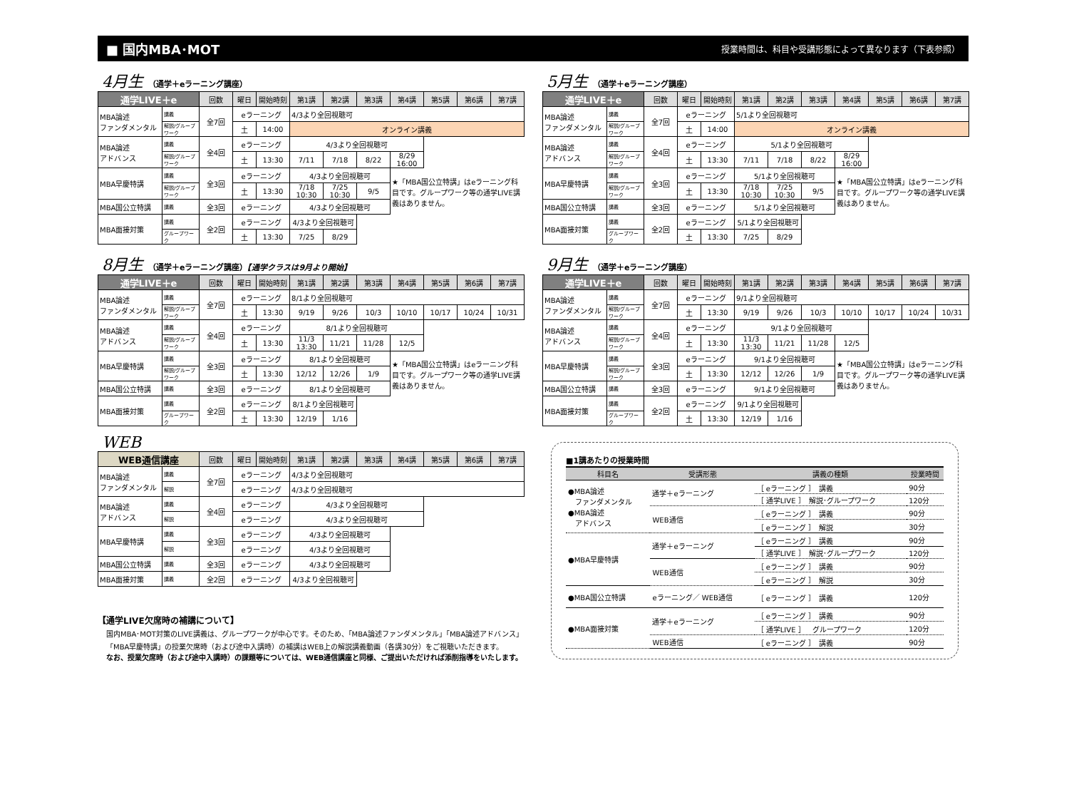■ 国内MBA･MOT
授業時間は、科目や受講形態によって異なります（下表参照）
4月生 （通学＋eラーニング講座）
| 通学LIVE＋e | | 回数 | 曜日 | 開始時刻 | 第1講 | 第2講 | 第3講 | 第4講 | 第5講 | 第6講 | 第7講 |
| --- | --- | --- | --- | --- | --- | --- | --- | --- | --- | --- | --- |
| MBA論述 ファンダメンタル | 講義 | 全7回 | eラーニング | | 4/3より全回視聴可 | | | | | | |
| | 解説/グループワーク | | 土 | 14:00 | オンライン講義 | | | | | | |
| MBA論述 アドバンス | 講義 | 全4回 | eラーニング | | 4/3より全回視聴可 | | | | | | |
| | 解説/グループワーク | | 土 | 13:30 | 7/11 | 7/18 | 8/22 | 8/29 16:00 | | | |
| MBA早慶特講 | 講義 | 全3回 | eラーニング | | 4/3より全回視聴可 | | | ★「MBA国公立特講」はeラーニング科目です。グループワーク等の通学LIVE講義はありません。 | | | |
| | 解説/グループワーク | | 土 | 13:30 | 7/18 10:30 | 7/25 10:30 | 9/5 | | | | |
| MBA国公立特講 | 講義 | 全3回 | eラーニング | | 4/3より全回視聴可 | | | | | | |
| MBA面接対策 | 講義 | 全2回 | eラーニング | | 4/3より全回視聴可 | | | | | | |
| | グループワーク | | 土 | 13:30 | 7/25 | 8/29 | | | | | |
8月生 （通学＋eラーニング講座）【通学クラスは9月より開始】
| 通学LIVE＋e | | 回数 | 曜日 | 開始時刻 | 第1講 | 第2講 | 第3講 | 第4講 | 第5講 | 第6講 | 第7講 |
| --- | --- | --- | --- | --- | --- | --- | --- | --- | --- | --- | --- |
| MBA論述 ファンダメンタル | 講義 | 全7回 | eラーニング | | 8/1より全回視聴可 | | | | | | |
| | 解説/グループワーク | | 土 | 13:30 | 9/19 | 9/26 | 10/3 | 10/10 | 10/17 | 10/24 | 10/31 |
| MBA論述 アドバンス | 講義 | 全4回 | eラーニング | | 8/1より全回視聴可 | | | | | | |
| | 解説/グループワーク | | 土 | 13:30 | 11/3 13:30 | 11/21 | 11/28 | 12/5 | | | |
| MBA早慶特講 | 講義 | 全3回 | eラーニング | | 8/1より全回視聴可 | | | ★「MBA国公立特講」はeラーニング科目です。グループワーク等の通学LIVE講義はありません。 | | | |
| | 解説/グループワーク | | 土 | 13:30 | 12/12 | 12/26 | 1/9 | | | | |
| MBA国公立特講 | 講義 | 全3回 | eラーニング | | 8/1より全回視聴可 | | | | | | |
| MBA面接対策 | 講義 | 全2回 | eラーニング | | 8/1より全回視聴可 | | | | | | |
| | グループワーク | | 土 | 13:30 | 12/19 | 1/16 | | | | | |
WEB
| WEB通信講座 | | 回数 | 曜日 | 開始時刻 | 第1講 | 第2講 | 第3講 | 第4講 | 第5講 | 第6講 | 第7講 |
| --- | --- | --- | --- | --- | --- | --- | --- | --- | --- | --- | --- |
| MBA論述 ファンダメンタル | 講義 | 全7回 | eラーニング | | 4/3より全回視聴可 | | | | | | |
| | 解説 | | eラーニング | | 4/3より全回視聴可 | | | | | | |
| MBA論述 アドバンス | 講義 | 全4回 | eラーニング | | 4/3より全回視聴可 | | | | | | |
| | 解説 | | eラーニング | | 4/3より全回視聴可 | | | | | | |
| MBA早慶特講 | 講義 | 全3回 | eラーニング | | 4/3より全回視聴可 | | | | | | |
| | 解説 | | eラーニング | | 4/3より全回視聴可 | | | | | | |
| MBA国公立特講 | 講義 | 全3回 | eラーニング | | 4/3より全回視聴可 | | | | | | |
| MBA面接対策 | 講義 | 全2回 | eラーニング | | 4/3より全回視聴可 | | | | | | |
【通学LIVE欠席時の補講について】
国内MBA･MOT対策のLIVE講義は、グループワークが中心です。そのため、「MBA論述ファンダメンタル」「MBA論述アドバンス」
「MBA早慶特講」の授業欠席時（および途中入講時）の補講はWEB上の解説講義動画（各講30分）をご視聴いただきます。
なお、授業欠席時（および途中入講時）の課題等については、WEB通信講座と同様、ご提出いただければ添削指導をいたします。
5月生 （通学＋eラーニング講座）
| 通学LIVE＋e | | 回数 | 曜日 | 開始時刻 | 第1講 | 第2講 | 第3講 | 第4講 | 第5講 | 第6講 | 第7講 |
| --- | --- | --- | --- | --- | --- | --- | --- | --- | --- | --- | --- |
| MBA論述 ファンダメンタル | 講義 | 全7回 | eラーニング | | 5/1より全回視聴可 | | | | | | |
| | 解説/グループワーク | | 土 | 14:00 | オンライン講義 | | | | | | |
| MBA論述 アドバンス | 講義 | 全4回 | eラーニング | | 5/1より全回視聴可 | | | | | | |
| | 解説/グループワーク | | 土 | 13:30 | 7/11 | 7/18 | 8/22 | 8/29 16:00 | | | |
| MBA早慶特講 | 講義 | 全3回 | eラーニング | | 5/1より全回視聴可 | | | ★「MBA国公立特講」はeラーニング科目です。グループワーク等の通学LIVE講義はありません。 | | | |
| | 解説/グループワーク | | 土 | 13:30 | 7/18 10:30 | 7/25 10:30 | 9/5 | | | | |
| MBA国公立特講 | 講義 | 全3回 | eラーニング | | 5/1より全回視聴可 | | | | | | |
| MBA面接対策 | 講義 | 全2回 | eラーニング | | 5/1より全回視聴可 | | | | | | |
| | グループワーク | | 土 | 13:30 | 7/25 | 8/29 | | | | | |
9月生 （通学＋eラーニング講座）
| 通学LIVE＋e | | 回数 | 曜日 | 開始時刻 | 第1講 | 第2講 | 第3講 | 第4講 | 第5講 | 第6講 | 第7講 |
| --- | --- | --- | --- | --- | --- | --- | --- | --- | --- | --- | --- |
| MBA論述 ファンダメンタル | 講義 | 全7回 | eラーニング | | 9/1より全回視聴可 | | | | | | |
| | 解説/グループワーク | | 土 | 13:30 | 9/19 | 9/26 | 10/3 | 10/10 | 10/17 | 10/24 | 10/31 |
| MBA論述 アドバンス | 講義 | 全4回 | eラーニング | | 9/1より全回視聴可 | | | | | | |
| | 解説/グループワーク | | 土 | 13:30 | 11/3 13:30 | 11/21 | 11/28 | 12/5 | | | |
| MBA早慶特講 | 講義 | 全3回 | eラーニング | | 9/1より全回視聴可 | | | ★「MBA国公立特講」はeラーニング科目です。グループワーク等の通学LIVE講義はありません。 | | | |
| | 解説/グループワーク | | 土 | 13:30 | 12/12 | 12/26 | 1/9 | | | | |
| MBA国公立特講 | 講義 | 全3回 | eラーニング | | 9/1より全回視聴可 | | | | | | |
| MBA面接対策 | 講義 | 全2回 | eラーニング | | 9/1より全回視聴可 | | | | | | |
| | グループワーク | | 土 | 13:30 | 12/19 | 1/16 | | | | | |
■1講あたりの授業時間
| 科目名 | 受講形態 | 講義の種類 | 授業時間 |
| --- | --- | --- | --- |
| ●MBA論述 ファンダメンタル ●MBA論述 アドバンス | 通学＋eラーニング | ［ eラーニング ］ 講義 | 90分 |
| | | ［ 通学LIVE ］ 解説･グループワーク | 120分 |
| | WEB通信 | ［ eラーニング ］ 講義 | 90分 |
| | | ［ eラーニング ］ 解説 | 30分 |
| ●MBA早慶特講 | 通学＋eラーニング | ［ eラーニング ］ 講義 | 90分 |
| | | ［ 通学LIVE ］ 解説･グループワーク | 120分 |
| | WEB通信 | ［ eラーニング ］ 講義 | 90分 |
| | | ［ eラーニング ］ 解説 | 30分 |
| ●MBA国公立特講 | eラーニング／ WEB通信 | ［ eラーニング ］ 講義 | 120分 |
| ●MBA面接対策 | 通学＋eラーニング | ［ eラーニング ］ 講義 | 90分 |
| | | ［ 通学LIVE ］ グループワーク | 120分 |
| | WEB通信 | ［ eラーニング ］ 講義 | 90分 |